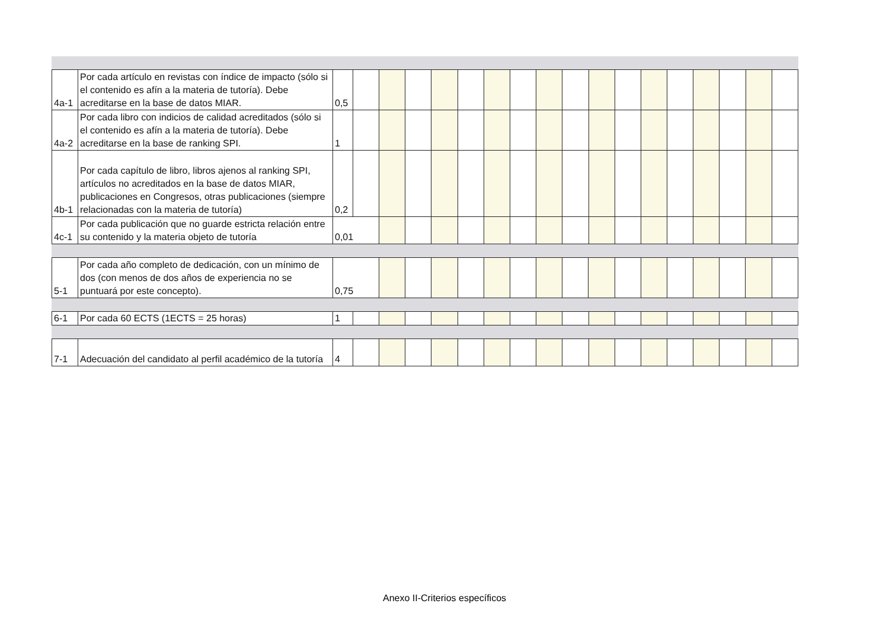| 4a-1 | Por cada artículo en revistas con índice de impacto (sólo si el contenido es afín a la materia de tutoría). Debe acreditarse en la base de datos MIAR. | 0,5 | | | | | | | | | | | | | | | | | |
| 4a-2 | Por cada libro con indicios de calidad acreditados (sólo si el contenido es afín a la materia de tutoría). Debe acreditarse en la base de ranking SPI. | 1 | | | | | | | | | | | | | | | | | |
| 4b-1 | Por cada capítulo de libro, libros ajenos al ranking SPI, artículos no acreditados en la base de datos MIAR, publicaciones en Congresos, otras publicaciones (siempre relacionadas con la materia de tutoría) | 0,2 | | | | | | | | | | | | | | | | | |
| 4c-1 | Por cada publicación que no guarde estricta relación entre su contenido y la materia objeto de tutoría | 0,01 | | | | | | | | | | | | | | | | | |
| 5-1 | Por cada año completo de dedicación, con un mínimo de dos (con menos de dos años de experiencia no se puntuará por este concepto). | 0,75 | | | | | | | | | | | | | | | | |
| 6-1 | Por cada 60 ECTS (1ECTS = 25 horas) | 1 | | | | | | | | | | | | | | | | | |
| 7-1 | Adecuación del candidato al perfil académico de la tutoría | 4 | | | | | | | | | | | | | | | | | |
Anexo II-Criterios específicos